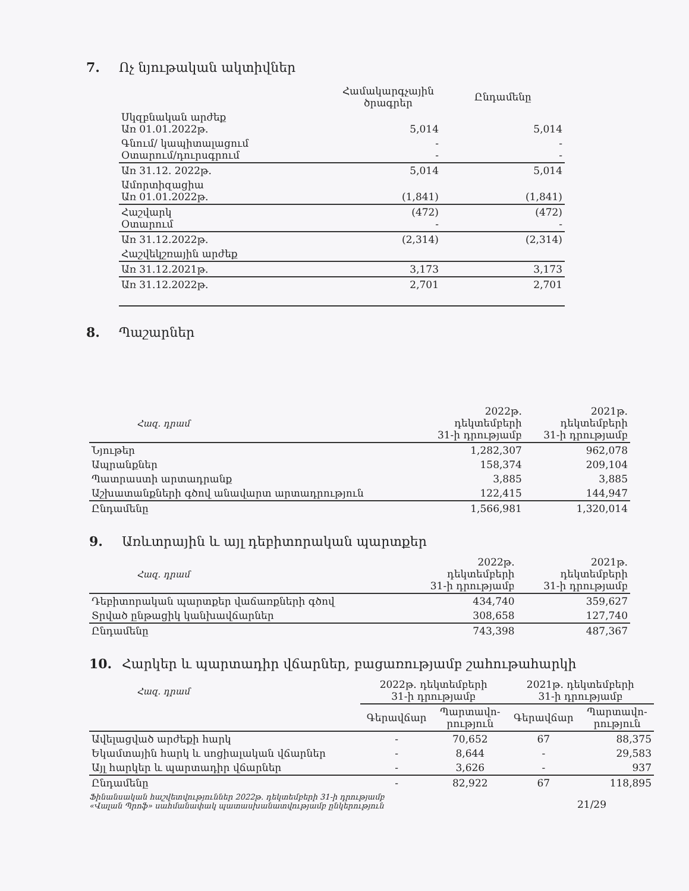7. Ոչ նյութական ակտիվներ
| | Համակարգչային ծրագրեր | Ընդամենը |
| --- | --- | --- |
| Սկզբնական արժեք Առ 01.01.2022թ. | 5,014 | 5,014 |
| Գնում/ կապիտալացում Օտարում/դուրսգրում | - - | - - |
| Առ 31.12. 2022թ. | 5,014 | 5,014 |
| Ամորտիզացիա Առ 01.01.2022թ. | (1,841) | (1,841) |
| Հաշվարկ Օտարում | (472) - | (472) - |
| Առ 31.12.2022թ. | (2,314) | (2,314) |
| Հաշվեկշռային արժեք | | |
| Առ 31.12.2021թ. | 3,173 | 3,173 |
| Առ 31.12.2022թ. | 2,701 | 2,701 |
8. Պաշարներ
| Հազ. դրամ | 2022թ. դեկտեմբերի 31-ի դրությամբ | 2021թ. դեկտեմբերի 31-ի դրությամբ |
| Նյութեր | 1,282,307 | 962,078 |
| Ապրանքներ | 158,374 | 209,104 |
| Պատրաստի արտադրանք | 3,885 | 3,885 |
| Աշխատանքների գծով անավարտ արտադրություն | 122,415 | 144,947 |
| Ընդամենը | 1,566,981 | 1,320,014 |
9. Առևտրային և այլ դեբիտորական պարտքեր
| Հազ. դրամ | 2022թ. դեկտեմբերի 31-ի դրությամբ | 2021թ. դեկտեմբերի 31-ի դրությամբ |
| Դեբիտորական պարտքեր վաճառքների գծով | 434,740 | 359,627 |
| Տրված ընթացիկ կանխավճարներ | 308,658 | 127,740 |
| Ընդամենը | 743,398 | 487,367 |
10. Հարկեր և պարտադիր վճարներ, բացառությամբ շահութահարկի
| Հազ. դրամ | 2022թ. դեկտեմբերի 31-ի դրությամբ | | 2021թ. դեկտեմբերի 31-ի դրությամբ | |
| | Գերավճար | Պարտավո- րություն | Գերավճար | Պարտավո- րություն |
| Ավելացված արժեքի հարկ | - | 70,652 | 67 | 88,375 |
| Եկամտային հարկ և սոցիալական վճարներ | - | 8,644 | - | 29,583 |
| Այլ հարկեր և պարտադիր վճարներ | - | 3,626 | - | 937 |
| Ընդամենը | - | 82,922 | 67 | 118,895 |
Ֆինանսական հաշվետվություններ 2022թ. դեկտեմբերի 31-ի դրությամբ
«Վալան Պրոֆ» սահմանափակ պատասխանատվությամբ ընկերություն
21/29